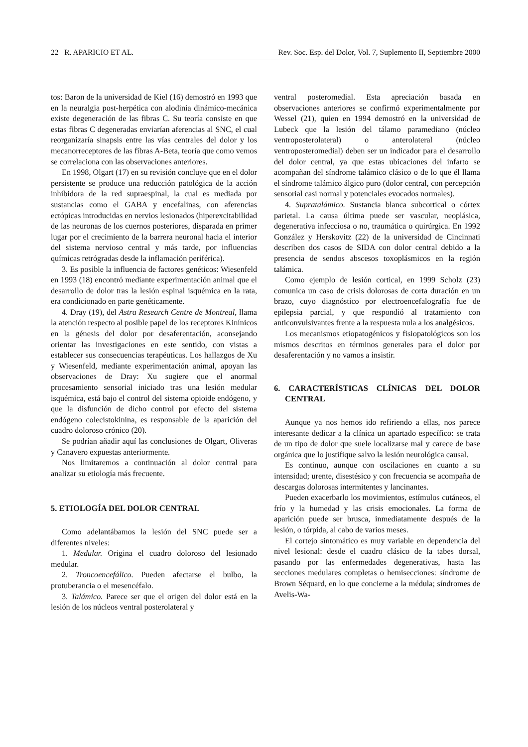22 R. APARICIO ET AL. Rev. Soc. Esp. del Dolor, Vol. 7, Suplemento II, Septiembre 2000
tos: Baron de la universidad de Kiel (16) demostró en 1993 que en la neuralgia post-herpética con alodinia dinámico-mecánica existe degeneración de las fibras C. Su teoría consiste en que estas fibras C degeneradas enviarían aferencias al SNC, el cual reorganizaría sinapsis entre las vías centrales del dolor y los mecanorreceptores de las fibras A-Beta, teoría que como vemos se correlaciona con las observaciones anteriores.
En 1998, Olgart (17) en su revisión concluye que en el dolor persistente se produce una reducción patológica de la acción inhibidora de la red supraespinal, la cual es mediada por sustancias como el GABA y encefalinas, con aferencias ectópicas introducidas en nervios lesionados (hiperexcitabilidad de las neuronas de los cuernos posteriores, disparada en primer lugar por el crecimiento de la barrera neuronal hacia el interior del sistema nervioso central y más tarde, por influencias químicas retrógradas desde la inflamación periférica).
3. Es posible la influencia de factores genéticos: Wiesenfeld en 1993 (18) encontró mediante experimentación animal que el desarrollo de dolor tras la lesión espinal isquémica en la rata, era condicionado en parte genéticamente.
4. Dray (19), del Astra Research Centre de Montreal, llama la atención respecto al posible papel de los receptores Kinínicos en la génesis del dolor por desaferentación, aconsejando orientar las investigaciones en este sentido, con vistas a establecer sus consecuencias terapéuticas. Los hallazgos de Xu y Wiesenfeld, mediante experimentación animal, apoyan las observaciones de Dray: Xu sugiere que el anormal procesamiento sensorial iniciado tras una lesión medular isquémica, está bajo el control del sistema opioide endógeno, y que la disfunción de dicho control por efecto del sistema endógeno colecistokinina, es responsable de la aparición del cuadro doloroso crónico (20).
Se podrían añadir aquí las conclusiones de Olgart, Oliveras y Canavero expuestas anteriormente.
Nos limitaremos a continuación al dolor central para analizar su etiología más frecuente.
5. ETIOLOGÍA DEL DOLOR CENTRAL
Como adelantábamos la lesión del SNC puede ser a diferentes niveles:
1. Medular. Origina el cuadro doloroso del lesionado medular.
2. Troncoencefálico. Pueden afectarse el bulbo, la protuberancia o el mesencéfalo.
3. Talámico. Parece ser que el origen del dolor está en la lesión de los núcleos ventral posterolateral y
ventral posteromedial. Esta apreciación basada en observaciones anteriores se confirmó experimentalmente por Wessel (21), quien en 1994 demostró en la universidad de Lubeck que la lesión del tálamo paramediano (núcleo ventroposterolateral) o anterolateral (núcleo ventroposteromedial) deben ser un indicador para el desarrollo del dolor central, ya que estas ubicaciones del infarto se acompañan del síndrome talámico clásico o de lo que él llama el síndrome talámico álgico puro (dolor central, con percepción sensorial casi normal y potenciales evocados normales).
4. Supratalámico. Sustancia blanca subcortical o córtex parietal. La causa última puede ser vascular, neoplásica, degenerativa infecciosa o no, traumática o quirúrgica. En 1992 González y Herskovitz (22) de la universidad de Cincinnati describen dos casos de SIDA con dolor central debido a la presencia de sendos abscesos toxoplásmicos en la región talámica.
Como ejemplo de lesión cortical, en 1999 Scholz (23) comunica un caso de crisis dolorosas de corta duración en un brazo, cuyo diagnóstico por electroencefalografía fue de epilepsia parcial, y que respondió al tratamiento con anticonvulsivantes frente a la respuesta nula a los analgésicos.
Los mecanismos etiopatogénicos y fisiopatológicos son los mismos descritos en términos generales para el dolor por desaferentación y no vamos a insistir.
6. CARACTERÍSTICAS CLÍNICAS DEL DOLOR CENTRAL
Aunque ya nos hemos ido refiriendo a ellas, nos parece interesante dedicar a la clínica un apartado específico: se trata de un tipo de dolor que suele localizarse mal y carece de base orgánica que lo justifique salvo la lesión neurológica causal.
Es continuo, aunque con oscilaciones en cuanto a su intensidad; urente, disestésico y con frecuencia se acompaña de descargas dolorosas intermitentes y lancinantes.
Pueden exacerbarlo los movimientos, estímulos cutáneos, el frío y la humedad y las crisis emocionales. La forma de aparición puede ser brusca, inmediatamente después de la lesión, o tórpida, al cabo de varios meses.
El cortejo sintomático es muy variable en dependencia del nivel lesional: desde el cuadro clásico de la tabes dorsal, pasando por las enfermedades degenerativas, hasta las secciones medulares completas o hemisecciones: síndrome de Brown Séquard, en lo que concierne a la médula; síndromes de Avelis-Wa-